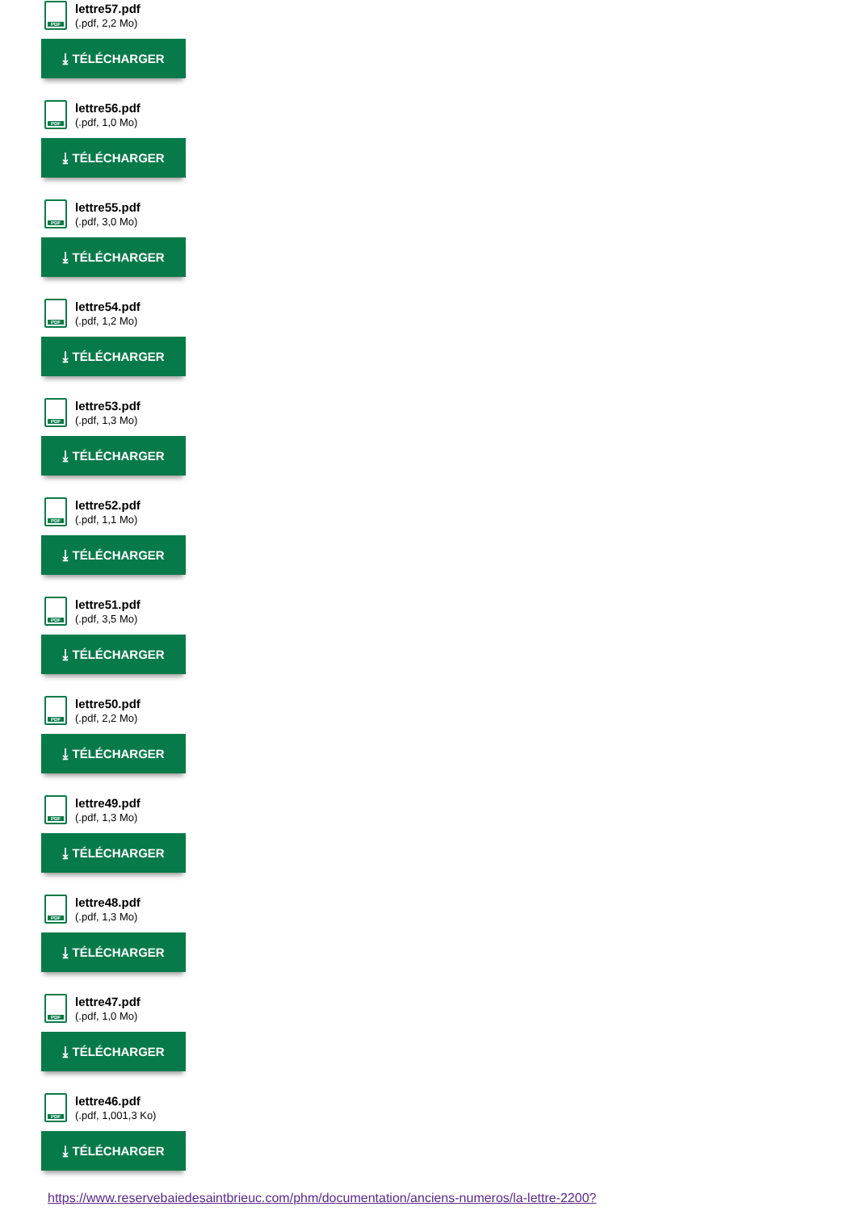PDF
lettre57.pdf
(.pdf, 2,2 Mo)
⤓ TÉLÉCHARGER
PDF
lettre56.pdf
(.pdf, 1,0 Mo)
⤓ TÉLÉCHARGER
PDF
lettre55.pdf
(.pdf, 3,0 Mo)
⤓ TÉLÉCHARGER
PDF
lettre54.pdf
(.pdf, 1,2 Mo)
⤓ TÉLÉCHARGER
PDF
lettre53.pdf
(.pdf, 1,3 Mo)
⤓ TÉLÉCHARGER
PDF
lettre52.pdf
(.pdf, 1,1 Mo)
⤓ TÉLÉCHARGER
PDF
lettre51.pdf
(.pdf, 3,5 Mo)
⤓ TÉLÉCHARGER
PDF
lettre50.pdf
(.pdf, 2,2 Mo)
⤓ TÉLÉCHARGER
PDF
lettre49.pdf
(.pdf, 1,3 Mo)
⤓ TÉLÉCHARGER
PDF
lettre48.pdf
(.pdf, 1,3 Mo)
⤓ TÉLÉCHARGER
PDF
lettre47.pdf
(.pdf, 1,0 Mo)
⤓ TÉLÉCHARGER
PDF
lettre46.pdf
(.pdf, 1,001,3 Ko)
⤓ TÉLÉCHARGER
https://www.reservebaiedesaintbrieuc.com/phm/documentation/anciens-numeros/la-lettre-2200?